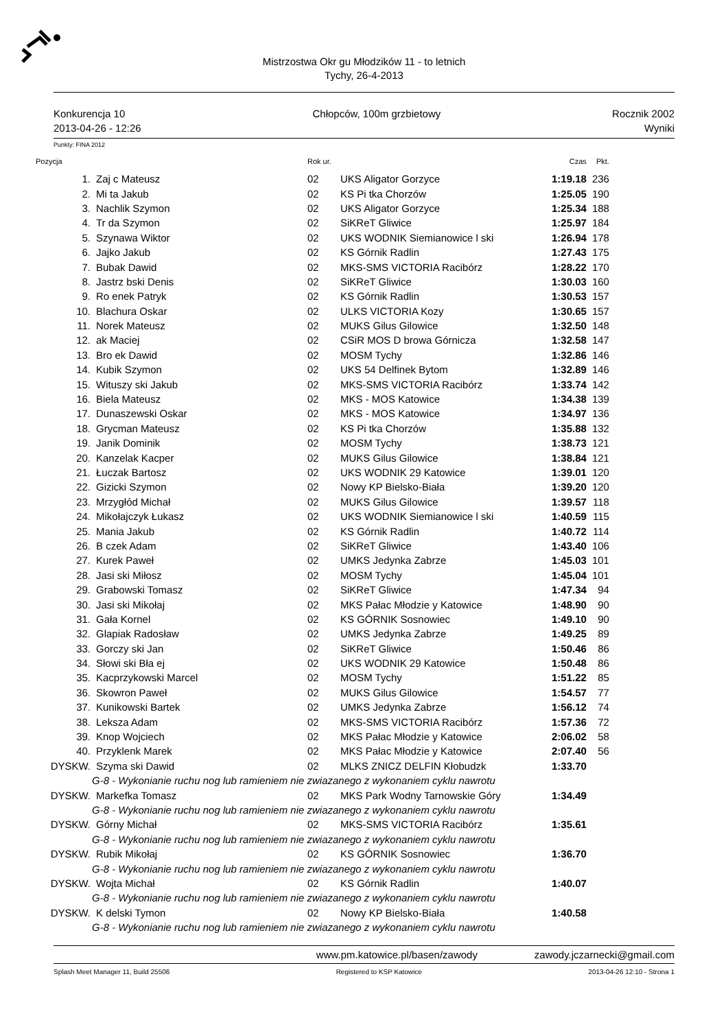Mistrzostwa Okr gu Młodzików 11 - to letnich
Tychy, 26-4-2013
Konkurencja 10
2013-04-26 - 12:26
Chłopców, 100m grzbietowy Rocznik 2002
Wyniki
Punkty: FINA 2012
| Pozycja | | Rok ur. | | Czas | Pkt. |
| --- | --- | --- | --- | --- | --- |
| 1. | Zaj c Mateusz | 02 | UKS Aligator Gorzyce | 1:19.18 | 236 |
| 2. | Mi ta Jakub | 02 | KS Pi tka Chorzów | 1:25.05 | 190 |
| 3. | Nachlik Szymon | 02 | UKS Aligator Gorzyce | 1:25.34 | 188 |
| 4. | Tr da Szymon | 02 | SiKReT Gliwice | 1:25.97 | 184 |
| 5. | Szynawa Wiktor | 02 | UKS WODNIK Siemianowice l ski | 1:26.94 | 178 |
| 6. | Jajko Jakub | 02 | KS Górnik Radlin | 1:27.43 | 175 |
| 7. | Bubak Dawid | 02 | MKS-SMS VICTORIA Racibórz | 1:28.22 | 170 |
| 8. | Jastrz bski Denis | 02 | SiKReT Gliwice | 1:30.03 | 160 |
| 9. | Ro enek Patryk | 02 | KS Górnik Radlin | 1:30.53 | 157 |
| 10. | Blachura Oskar | 02 | ULKS VICTORIA Kozy | 1:30.65 | 157 |
| 11. | Norek Mateusz | 02 | MUKS Gilus Gilowice | 1:32.50 | 148 |
| 12. | ak Maciej | 02 | CSiR MOS D browa Górnicza | 1:32.58 | 147 |
| 13. | Bro ek Dawid | 02 | MOSM Tychy | 1:32.86 | 146 |
| 14. | Kubik Szymon | 02 | UKS 54 Delfinek Bytom | 1:32.89 | 146 |
| 15. | Wituszy ski Jakub | 02 | MKS-SMS VICTORIA Racibórz | 1:33.74 | 142 |
| 16. | Biela Mateusz | 02 | MKS - MOS Katowice | 1:34.38 | 139 |
| 17. | Dunaszewski Oskar | 02 | MKS - MOS Katowice | 1:34.97 | 136 |
| 18. | Grycman Mateusz | 02 | KS Pi tka Chorzów | 1:35.88 | 132 |
| 19. | Janik Dominik | 02 | MOSM Tychy | 1:38.73 | 121 |
| 20. | Kanzelak Kacper | 02 | MUKS Gilus Gilowice | 1:38.84 | 121 |
| 21. | Łuczak Bartosz | 02 | UKS WODNIK 29 Katowice | 1:39.01 | 120 |
| 22. | Gizicki Szymon | 02 | Nowy KP Bielsko-Biała | 1:39.20 | 120 |
| 23. | Mrzygłód Michał | 02 | MUKS Gilus Gilowice | 1:39.57 | 118 |
| 24. | Mikołajczyk Łukasz | 02 | UKS WODNIK Siemianowice l ski | 1:40.59 | 115 |
| 25. | Mania Jakub | 02 | KS Górnik Radlin | 1:40.72 | 114 |
| 26. | B czek Adam | 02 | SiKReT Gliwice | 1:43.40 | 106 |
| 27. | Kurek Paweł | 02 | UMKS Jedynka Zabrze | 1:45.03 | 101 |
| 28. | Jasi ski Miłosz | 02 | MOSM Tychy | 1:45.04 | 101 |
| 29. | Grabowski Tomasz | 02 | SiKReT Gliwice | 1:47.34 | 94 |
| 30. | Jasi ski Mikołaj | 02 | MKS Pałac Młodzie y Katowice | 1:48.90 | 90 |
| 31. | Gała Kornel | 02 | KS GÓRNIK Sosnowiec | 1:49.10 | 90 |
| 32. | Glapiak Radosław | 02 | UMKS Jedynka Zabrze | 1:49.25 | 89 |
| 33. | Gorczy ski Jan | 02 | SiKReT Gliwice | 1:50.46 | 86 |
| 34. | Słowi ski Bła ej | 02 | UKS WODNIK 29 Katowice | 1:50.48 | 86 |
| 35. | Kacprzykowski Marcel | 02 | MOSM Tychy | 1:51.22 | 85 |
| 36. | Skowron Paweł | 02 | MUKS Gilus Gilowice | 1:54.57 | 77 |
| 37. | Kunikowski Bartek | 02 | UMKS Jedynka Zabrze | 1:56.12 | 74 |
| 38. | Leksza Adam | 02 | MKS-SMS VICTORIA Racibórz | 1:57.36 | 72 |
| 39. | Knop Wojciech | 02 | MKS Pałac Młodzie y Katowice | 2:06.02 | 58 |
| 40. | Przyklenk Marek | 02 | MKS Pałac Młodzie y Katowice | 2:07.40 | 56 |
| DYSKW. | Szyma ski Dawid | 02 | MLKS ZNICZ DELFIN Kłobudzk | 1:33.70 | |
| G-8 - Wykonianie ruchu nog lub ramieniem nie zwiazanego z wykonaniem cyklu nawrotu | | | | | |
| DYSKW. | Markefka Tomasz | 02 | MKS Park Wodny Tarnowskie Góry | 1:34.49 | |
| G-8 - Wykonianie ruchu nog lub ramieniem nie zwiazanego z wykonaniem cyklu nawrotu | | | | | |
| DYSKW. | Górny Michał | 02 | MKS-SMS VICTORIA Racibórz | 1:35.61 | |
| G-8 - Wykonianie ruchu nog lub ramieniem nie zwiazanego z wykonaniem cyklu nawrotu | | | | | |
| DYSKW. | Rubik Mikołaj | 02 | KS GÓRNIK Sosnowiec | 1:36.70 | |
| G-8 - Wykonianie ruchu nog lub ramieniem nie zwiazanego z wykonaniem cyklu nawrotu | | | | | |
| DYSKW. | Wojta Michał | 02 | KS Górnik Radlin | 1:40.07 | |
| G-8 - Wykonianie ruchu nog lub ramieniem nie zwiazanego z wykonaniem cyklu nawrotu | | | | | |
| DYSKW. | K delski Tymon | 02 | Nowy KP Bielsko-Biała | 1:40.58 | |
| G-8 - Wykonianie ruchu nog lub ramieniem nie zwiazanego z wykonaniem cyklu nawrotu | | | | | |
www.pm.katowice.pl/basen/zawody
zawody.jczarnecki@gmail.com
Splash Meet Manager 11, Build 25506
Registered to KSP Katowice 2013-04-26 12:10 - Strona 1